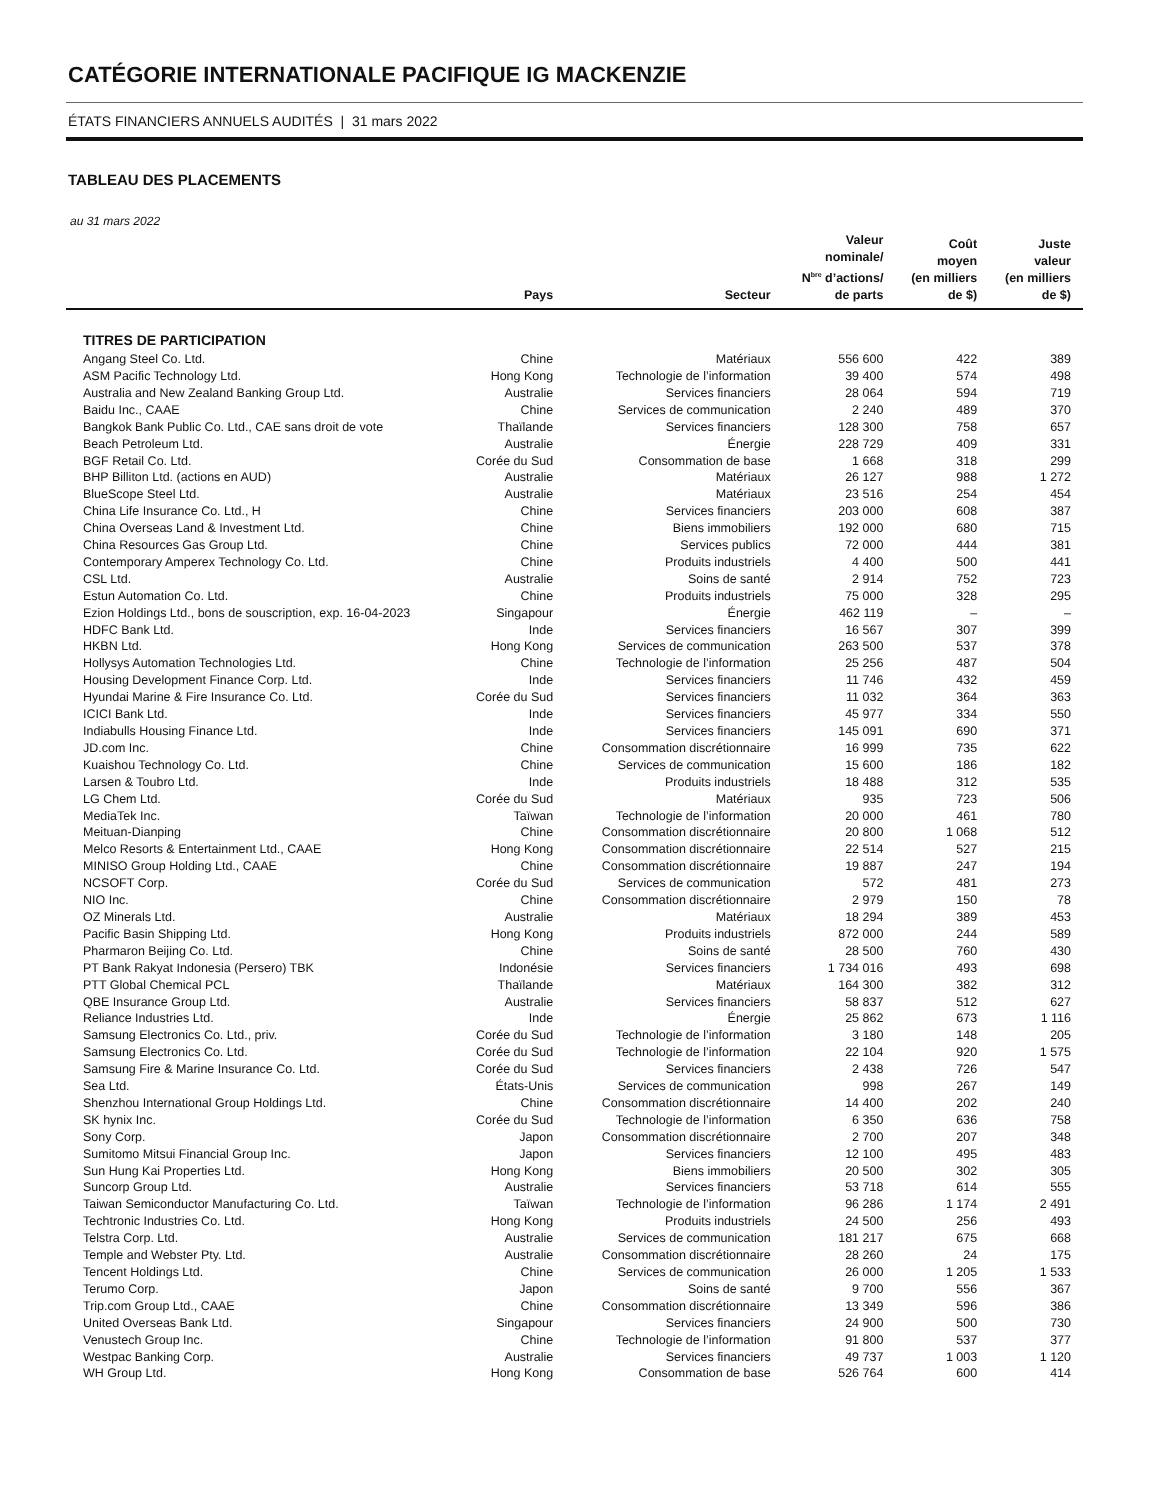CATÉGORIE INTERNATIONALE PACIFIQUE IG MACKENZIE
ÉTATS FINANCIERS ANNUELS AUDITÉS | 31 mars 2022
TABLEAU DES PLACEMENTS
au 31 mars 2022
| | Pays | Secteur | Valeur nominale/ N<sup>bre</sup> d’actions/ de parts | Coût moyen (en milliers de $) | Juste valeur (en milliers de $) |
| --- | --- | --- | --- | --- | --- |
| TITRES DE PARTICIPATION | | | | | |
| Angang Steel Co. Ltd. | Chine | Matériaux | 556 600 | 422 | 389 |
| ASM Pacific Technology Ltd. | Hong Kong | Technologie de l’information | 39 400 | 574 | 498 |
| Australia and New Zealand Banking Group Ltd. | Australie | Services financiers | 28 064 | 594 | 719 |
| Baidu Inc., CAAE | Chine | Services de communication | 2 240 | 489 | 370 |
| Bangkok Bank Public Co. Ltd., CAE sans droit de vote | Thaïlande | Services financiers | 128 300 | 758 | 657 |
| Beach Petroleum Ltd. | Australie | Énergie | 228 729 | 409 | 331 |
| BGF Retail Co. Ltd. | Corée du Sud | Consommation de base | 1 668 | 318 | 299 |
| BHP Billiton Ltd. (actions en AUD) | Australie | Matériaux | 26 127 | 988 | 1 272 |
| BlueScope Steel Ltd. | Australie | Matériaux | 23 516 | 254 | 454 |
| China Life Insurance Co. Ltd., H | Chine | Services financiers | 203 000 | 608 | 387 |
| China Overseas Land & Investment Ltd. | Chine | Biens immobiliers | 192 000 | 680 | 715 |
| China Resources Gas Group Ltd. | Chine | Services publics | 72 000 | 444 | 381 |
| Contemporary Amperex Technology Co. Ltd. | Chine | Produits industriels | 4 400 | 500 | 441 |
| CSL Ltd. | Australie | Soins de santé | 2 914 | 752 | 723 |
| Estun Automation Co. Ltd. | Chine | Produits industriels | 75 000 | 328 | 295 |
| Ezion Holdings Ltd., bons de souscription, exp. 16-04-2023 | Singapour | Énergie | 462 119 | – | – |
| HDFC Bank Ltd. | Inde | Services financiers | 16 567 | 307 | 399 |
| HKBN Ltd. | Hong Kong | Services de communication | 263 500 | 537 | 378 |
| Hollysys Automation Technologies Ltd. | Chine | Technologie de l’information | 25 256 | 487 | 504 |
| Housing Development Finance Corp. Ltd. | Inde | Services financiers | 11 746 | 432 | 459 |
| Hyundai Marine & Fire Insurance Co. Ltd. | Corée du Sud | Services financiers | 11 032 | 364 | 363 |
| ICICI Bank Ltd. | Inde | Services financiers | 45 977 | 334 | 550 |
| Indiabulls Housing Finance Ltd. | Inde | Services financiers | 145 091 | 690 | 371 |
| JD.com Inc. | Chine | Consommation discrétionnaire | 16 999 | 735 | 622 |
| Kuaishou Technology Co. Ltd. | Chine | Services de communication | 15 600 | 186 | 182 |
| Larsen & Toubro Ltd. | Inde | Produits industriels | 18 488 | 312 | 535 |
| LG Chem Ltd. | Corée du Sud | Matériaux | 935 | 723 | 506 |
| MediaTek Inc. | Taïwan | Technologie de l’information | 20 000 | 461 | 780 |
| Meituan-Dianping | Chine | Consommation discrétionnaire | 20 800 | 1 068 | 512 |
| Melco Resorts & Entertainment Ltd., CAAE | Hong Kong | Consommation discrétionnaire | 22 514 | 527 | 215 |
| MINISO Group Holding Ltd., CAAE | Chine | Consommation discrétionnaire | 19 887 | 247 | 194 |
| NCSOFT Corp. | Corée du Sud | Services de communication | 572 | 481 | 273 |
| NIO Inc. | Chine | Consommation discrétionnaire | 2 979 | 150 | 78 |
| OZ Minerals Ltd. | Australie | Matériaux | 18 294 | 389 | 453 |
| Pacific Basin Shipping Ltd. | Hong Kong | Produits industriels | 872 000 | 244 | 589 |
| Pharmaron Beijing Co. Ltd. | Chine | Soins de santé | 28 500 | 760 | 430 |
| PT Bank Rakyat Indonesia (Persero) TBK | Indonésie | Services financiers | 1 734 016 | 493 | 698 |
| PTT Global Chemical PCL | Thaïlande | Matériaux | 164 300 | 382 | 312 |
| QBE Insurance Group Ltd. | Australie | Services financiers | 58 837 | 512 | 627 |
| Reliance Industries Ltd. | Inde | Énergie | 25 862 | 673 | 1 116 |
| Samsung Electronics Co. Ltd., priv. | Corée du Sud | Technologie de l’information | 3 180 | 148 | 205 |
| Samsung Electronics Co. Ltd. | Corée du Sud | Technologie de l’information | 22 104 | 920 | 1 575 |
| Samsung Fire & Marine Insurance Co. Ltd. | Corée du Sud | Services financiers | 2 438 | 726 | 547 |
| Sea Ltd. | États-Unis | Services de communication | 998 | 267 | 149 |
| Shenzhou International Group Holdings Ltd. | Chine | Consommation discrétionnaire | 14 400 | 202 | 240 |
| SK hynix Inc. | Corée du Sud | Technologie de l’information | 6 350 | 636 | 758 |
| Sony Corp. | Japon | Consommation discrétionnaire | 2 700 | 207 | 348 |
| Sumitomo Mitsui Financial Group Inc. | Japon | Services financiers | 12 100 | 495 | 483 |
| Sun Hung Kai Properties Ltd. | Hong Kong | Biens immobiliers | 20 500 | 302 | 305 |
| Suncorp Group Ltd. | Australie | Services financiers | 53 718 | 614 | 555 |
| Taiwan Semiconductor Manufacturing Co. Ltd. | Taïwan | Technologie de l’information | 96 286 | 1 174 | 2 491 |
| Techtronic Industries Co. Ltd. | Hong Kong | Produits industriels | 24 500 | 256 | 493 |
| Telstra Corp. Ltd. | Australie | Services de communication | 181 217 | 675 | 668 |
| Temple and Webster Pty. Ltd. | Australie | Consommation discrétionnaire | 28 260 | 24 | 175 |
| Tencent Holdings Ltd. | Chine | Services de communication | 26 000 | 1 205 | 1 533 |
| Terumo Corp. | Japon | Soins de santé | 9 700 | 556 | 367 |
| Trip.com Group Ltd., CAAE | Chine | Consommation discrétionnaire | 13 349 | 596 | 386 |
| United Overseas Bank Ltd. | Singapour | Services financiers | 24 900 | 500 | 730 |
| Venustech Group Inc. | Chine | Technologie de l’information | 91 800 | 537 | 377 |
| Westpac Banking Corp. | Australie | Services financiers | 49 737 | 1 003 | 1 120 |
| WH Group Ltd. | Hong Kong | Consommation de base | 526 764 | 600 | 414 |